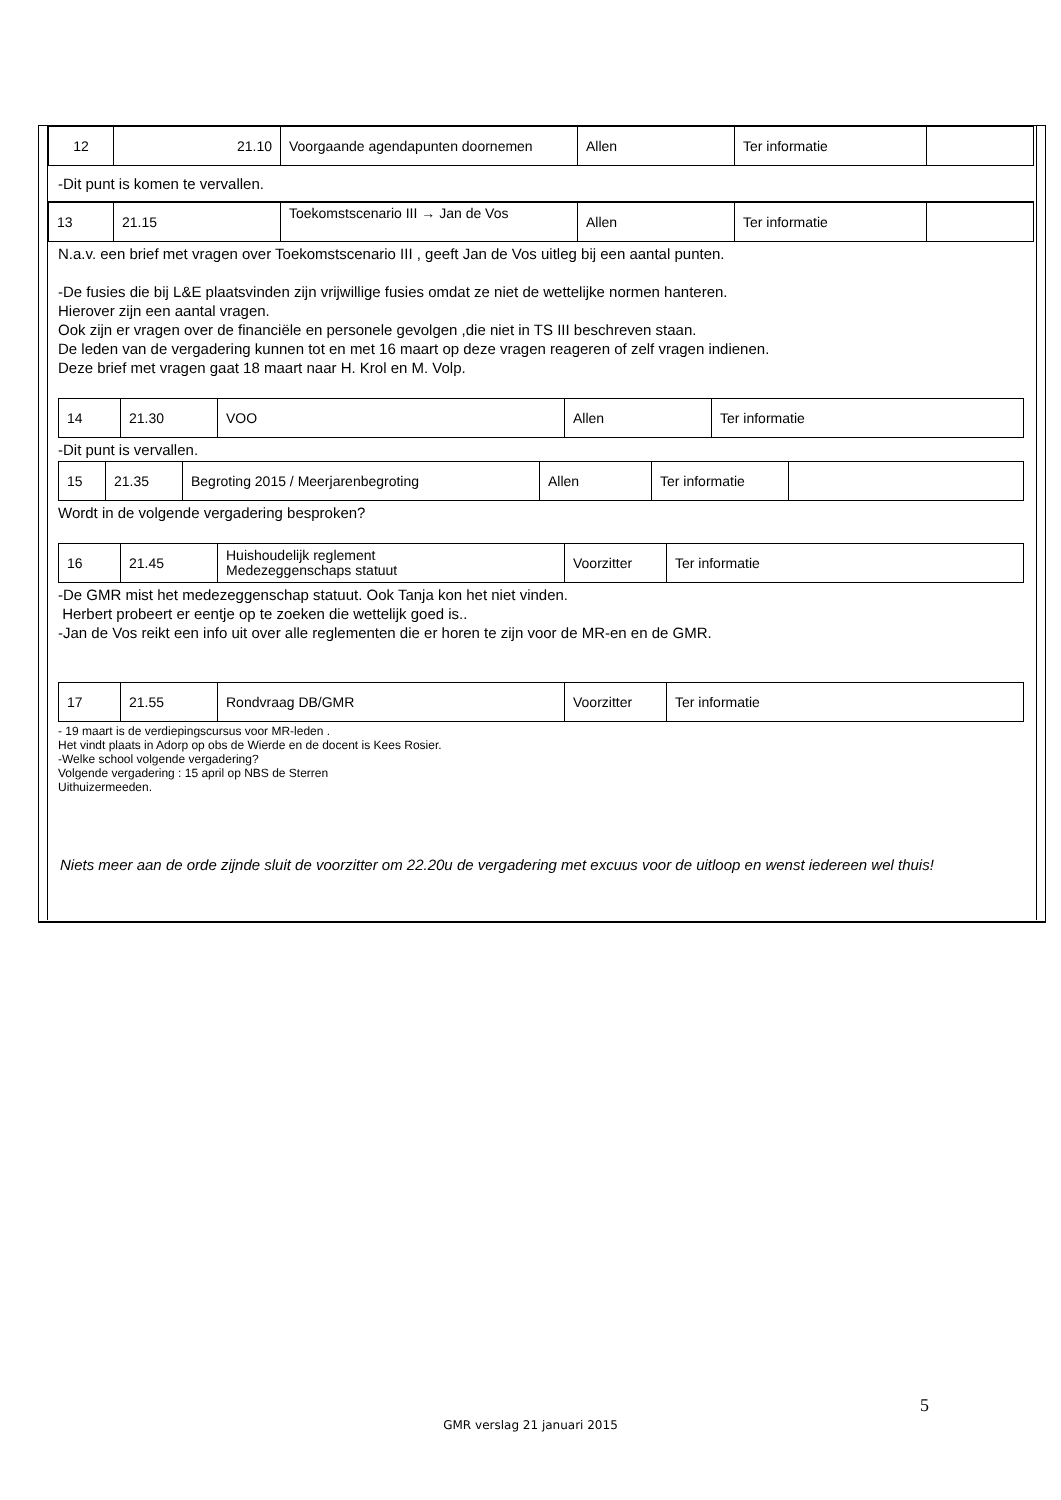| 12 | 21.10 | Voorgaande agendapunten doornemen | Allen | Ter informatie | |
-Dit punt is komen te vervallen.
| 13 | 21.15 | Toekomstscenario III → Jan de Vos | Allen | Ter informatie | |
N.a.v. een brief met vragen over Toekomstscenario III , geeft Jan de Vos uitleg bij een aantal punten.
-De fusies die bij L&E plaatsvinden zijn vrijwillige fusies omdat ze niet de wettelijke normen hanteren.
Hierover zijn een aantal vragen.
Ook zijn er vragen over de financiële en personele gevolgen ,die niet in TS III beschreven staan.
De leden van de vergadering kunnen tot en met 16 maart op deze vragen reageren of zelf vragen indienen.
Deze brief met vragen gaat 18 maart naar H. Krol en M. Volp.
| 14 | 21.30 | VOO | Allen | Ter informatie |
-Dit punt is vervallen.
| 15 | 21.35 | Begroting 2015 / Meerjarenbegroting | Allen | Ter informatie | |
Wordt in de volgende vergadering besproken?
| 16 | 21.45 | Huishoudelijk reglement Medezeggenschaps statuut | Voorzitter | Ter informatie |
-De GMR mist het medezeggenschap statuut. Ook Tanja kon het niet vinden.
Herbert probeert er eentje op te zoeken die wettelijk goed is..
-Jan de Vos reikt een info uit over alle reglementen die er horen te zijn voor de MR-en en de GMR.
| 17 | 21.55 | Rondvraag DB/GMR | Voorzitter | Ter informatie |
- 19 maart is de verdiepingscursus voor MR-leden .
Het vindt plaats in Adorp op obs de Wierde en de docent is Kees Rosier.
-Welke school volgende vergadering?
Volgende vergadering : 15 april op NBS de Sterren
Uithuizermeeden.
Niets meer aan de orde zijnde sluit de voorzitter om 22.20u de vergadering met excuus voor de uitloop en wenst iedereen wel thuis!
5
GMR verslag 21 januari 2015